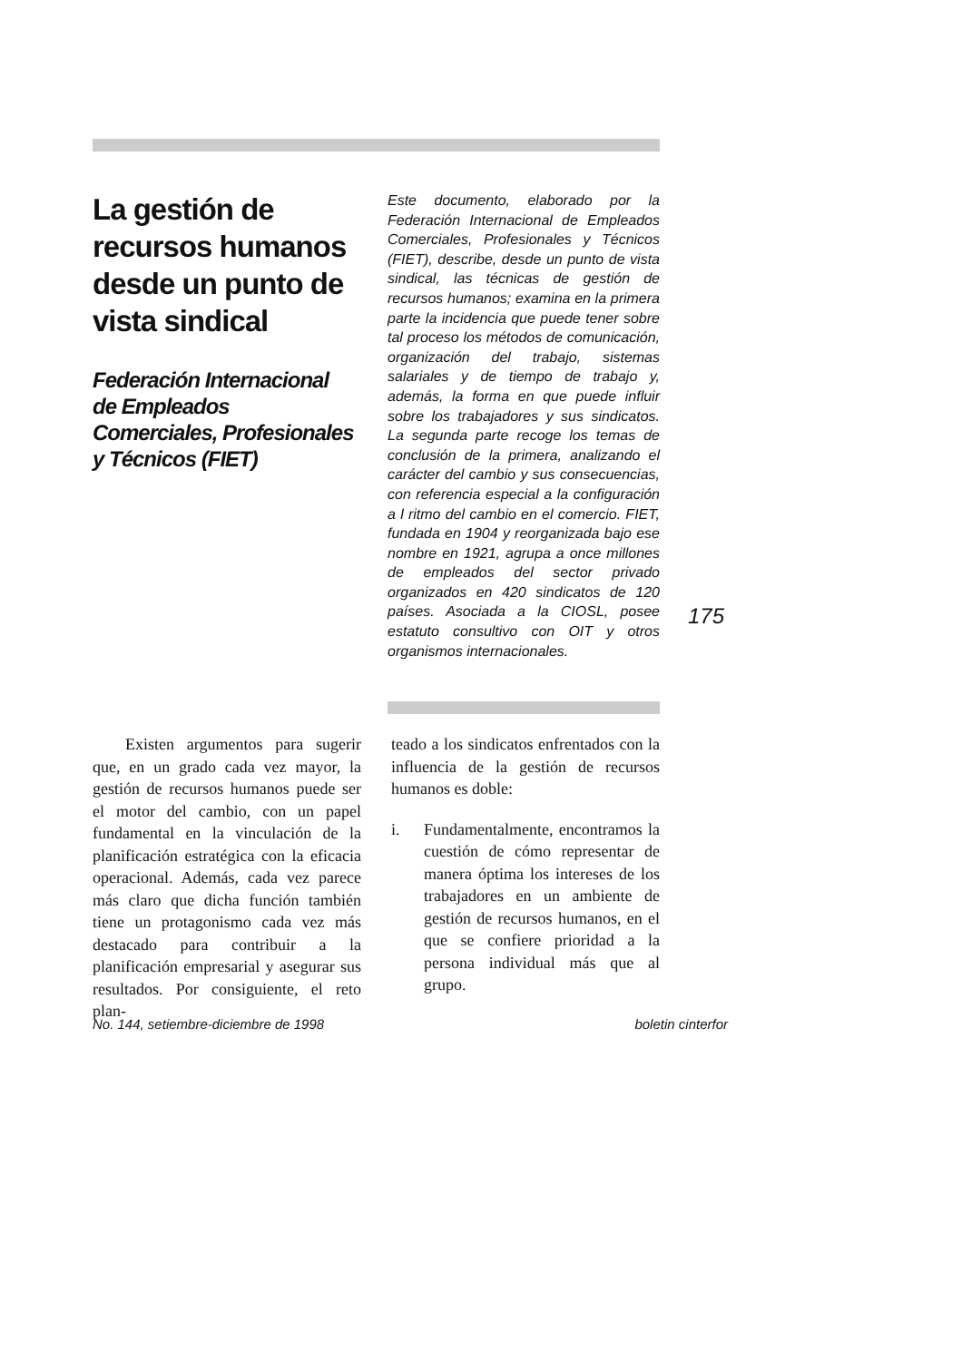La gestión de recursos humanos desde un punto de vista sindical
Federación Internacional de Empleados Comerciales, Profesionales y Técnicos (FIET)
Este documento, elaborado por la Federación Internacional de Empleados Comerciales, Profesionales y Técnicos (FIET), describe, desde un punto de vista sindical, las técnicas de gestión de recursos humanos; examina en la primera parte la incidencia que puede tener sobre tal proceso los métodos de comunicación, organización del trabajo, sistemas salariales y de tiempo de trabajo y, además, la forma en que puede influir sobre los trabajadores y sus sindicatos. La segunda parte recoge los temas de conclusión de la primera, analizando el carácter del cambio y sus consecuencias, con referencia especial a la configuración a l ritmo del cambio en el comercio. FIET, fundada en 1904 y reorganizada bajo ese nombre en 1921, agrupa a once millones de empleados del sector privado organizados en 420 sindicatos de 120 países. Asociada a la CIOSL, posee estatuto consultivo con OIT y otros organismos internacionales.
Existen argumentos para sugerir que, en un grado cada vez mayor, la gestión de recursos humanos puede ser el motor del cambio, con un papel fundamental en la vinculación de la planificación estratégica con la eficacia operacional. Además, cada vez parece más claro que dicha función también tiene un protagonismo cada vez más destacado para contribuir a la planificación empresarial y asegurar sus resultados. Por consiguiente, el reto plan-
teado a los sindicatos enfrentados con la influencia de la gestión de recursos humanos es doble:
i. Fundamentalmente, encontramos la cuestión de cómo representar de manera óptima los intereses de los trabajadores en un ambiente de gestión de recursos humanos, en el que se confiere prioridad a la persona individual más que al grupo.
175
No. 144, setiembre-diciembre de 1998 boletin cinterfor